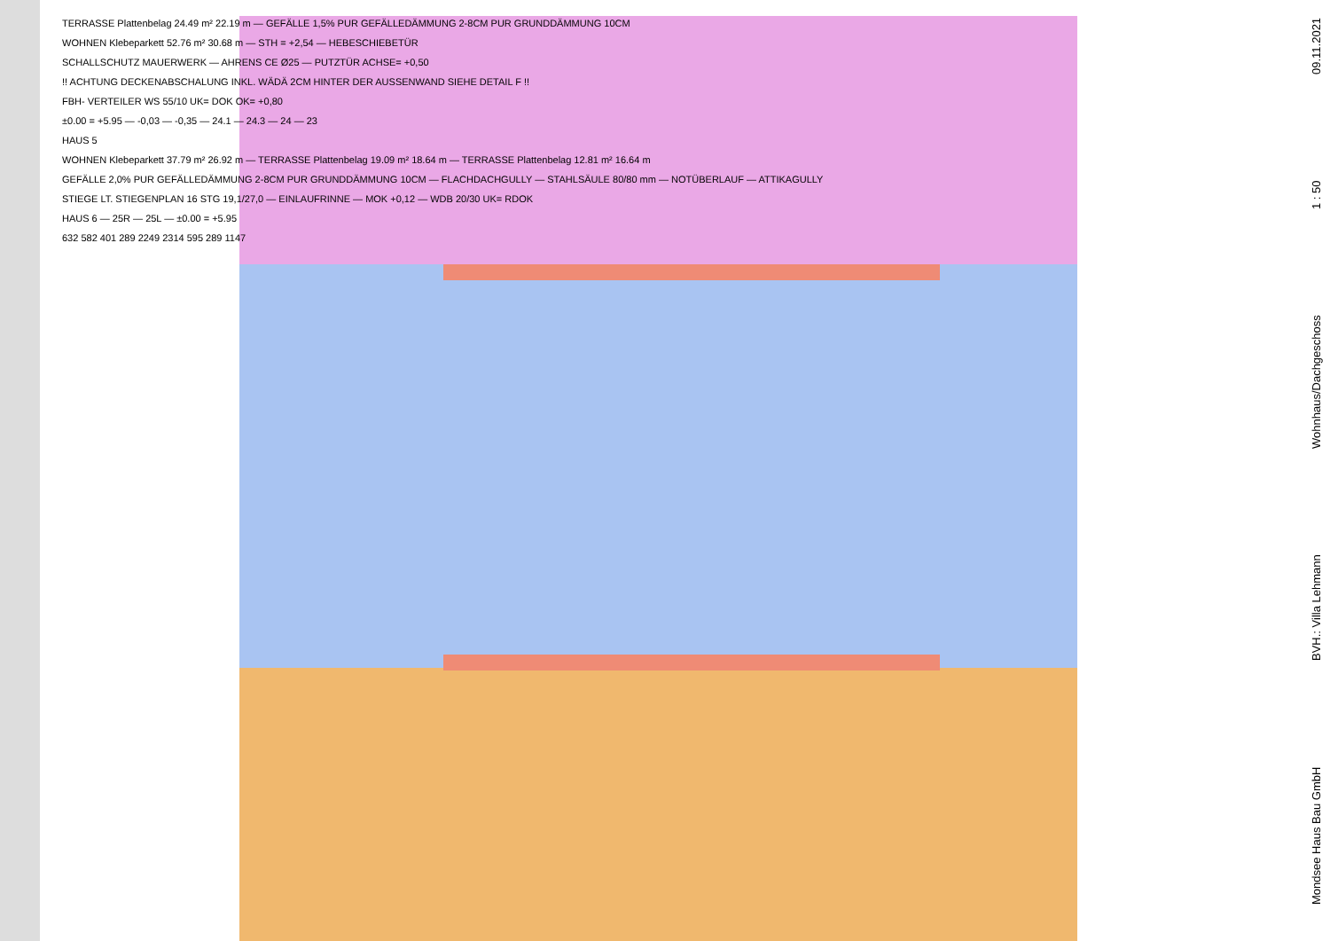TERRASSE Plattenbelag 24.49 m² 22.19 m — GEFÄLLE 1,5% PUR GEFÄLLEDÄMMUNG 2-8CM PUR GRUNDDÄMMUNG 10CM
WOHNEN Klebeparkett 52.76 m² 30.68 m — STH = +2,54 — HEBESCHIEBETÜR
SCHALLSCHUTZ MAUERWERK — AHRENS CE Ø25 — PUTZTÜR ACHSE= +0,50
!! ACHTUNG DECKENABSCHALUNG INKL. WÄDÄ 2CM HINTER DER AUSSENWAND SIEHE DETAIL F !!
FBH- VERTEILER WS 55/10 UK= DOK OK= +0,80
±0.00 = +5.95 — -0,03 — -0,35 — 24.1 — 24.3 — 24 — 23
HAUS 5
WOHNEN Klebeparkett 37.79 m² 26.92 m — TERRASSE Plattenbelag 19.09 m² 18.64 m — TERRASSE Plattenbelag 12.81 m² 16.64 m
GEFÄLLE 2,0% PUR GEFÄLLEDÄMMUNG 2-8CM PUR GRUNDDÄMMUNG 10CM — FLACHDACHGULLY — STAHLSÄULE 80/80 mm — NOTÜBERLAUF — ATTIKAGULLY
STIEGE LT. STIEGENPLAN 16 STG 19,1/27,0 — EINLAUFRINNE — MOK +0,12 — WDB 20/30 UK= RDOK
HAUS 6 — 25R — 25L — ±0.00 = +5.95
632 582 401 289 2249 2314 595 289 1147
Mondsee Haus Bau GmbH BVH.: Villa Lehmann Wohnhaus/Dachgeschoss 1 : 50 09.11.2021